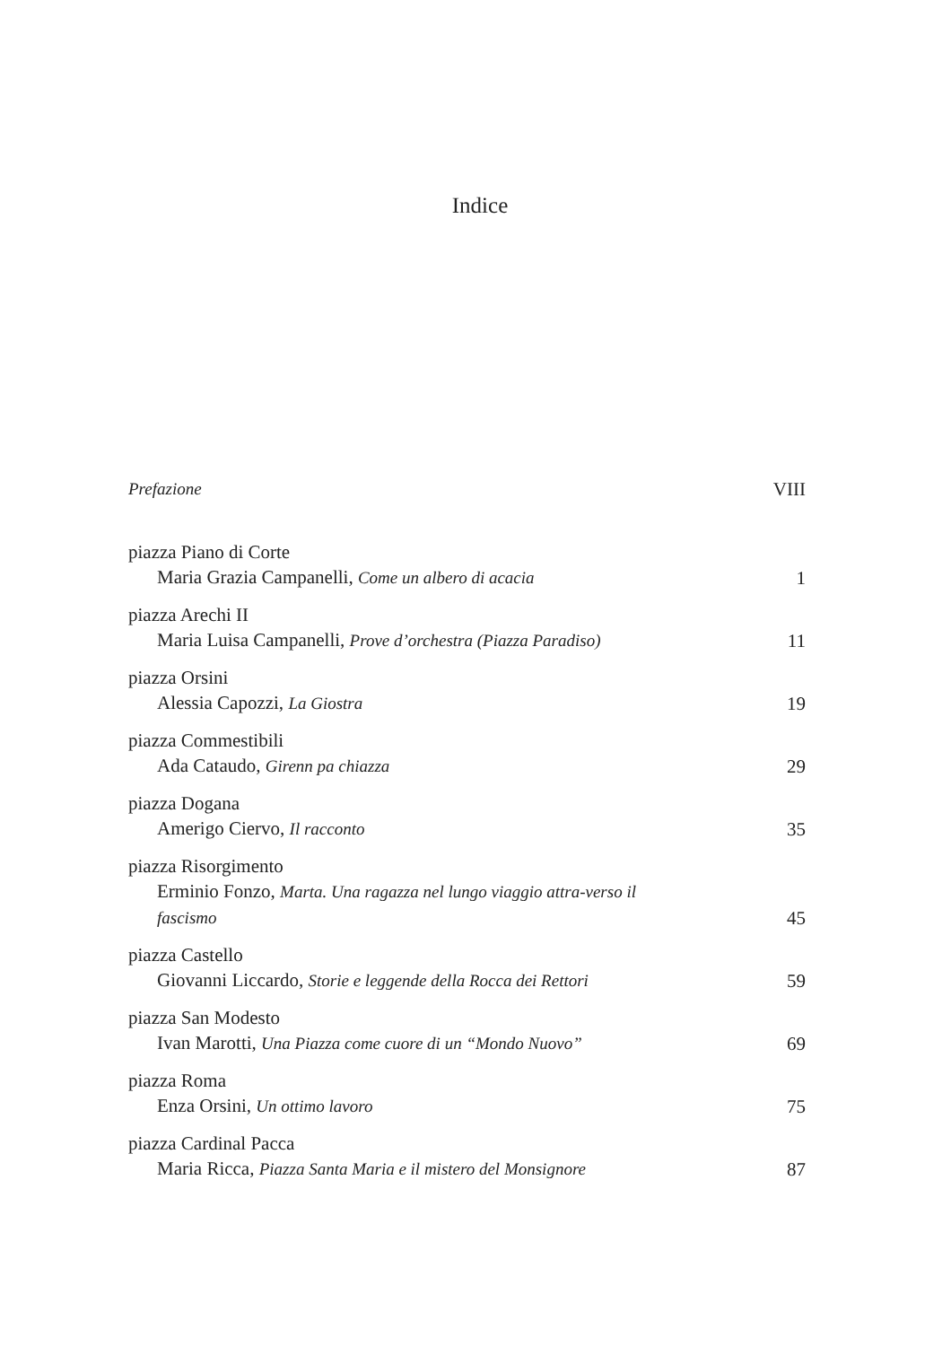Indice
Prefazione VIII
piazza Piano di Corte
Maria Grazia Campanelli, Come un albero di acacia 1
piazza Arechi II
Maria Luisa Campanelli, Prove d’orchestra (Piazza Paradiso) 11
piazza Orsini
Alessia Capozzi, La Giostra 19
piazza Commestibili
Ada Cataudo, Girenn pa chiazza 29
piazza Dogana
Amerigo Ciervo, Il racconto 35
piazza Risorgimento
Erminio Fonzo, Marta. Una ragazza nel lungo viaggio attra-verso il fascismo 45
piazza Castello
Giovanni Liccardo, Storie e leggende della Rocca dei Rettori 59
piazza San Modesto
Ivan Marotti, Una Piazza come cuore di un “Mondo Nuovo” 69
piazza Roma
Enza Orsini, Un ottimo lavoro 75
piazza Cardinal Pacca
Maria Ricca, Piazza Santa Maria e il mistero del Monsignore 87